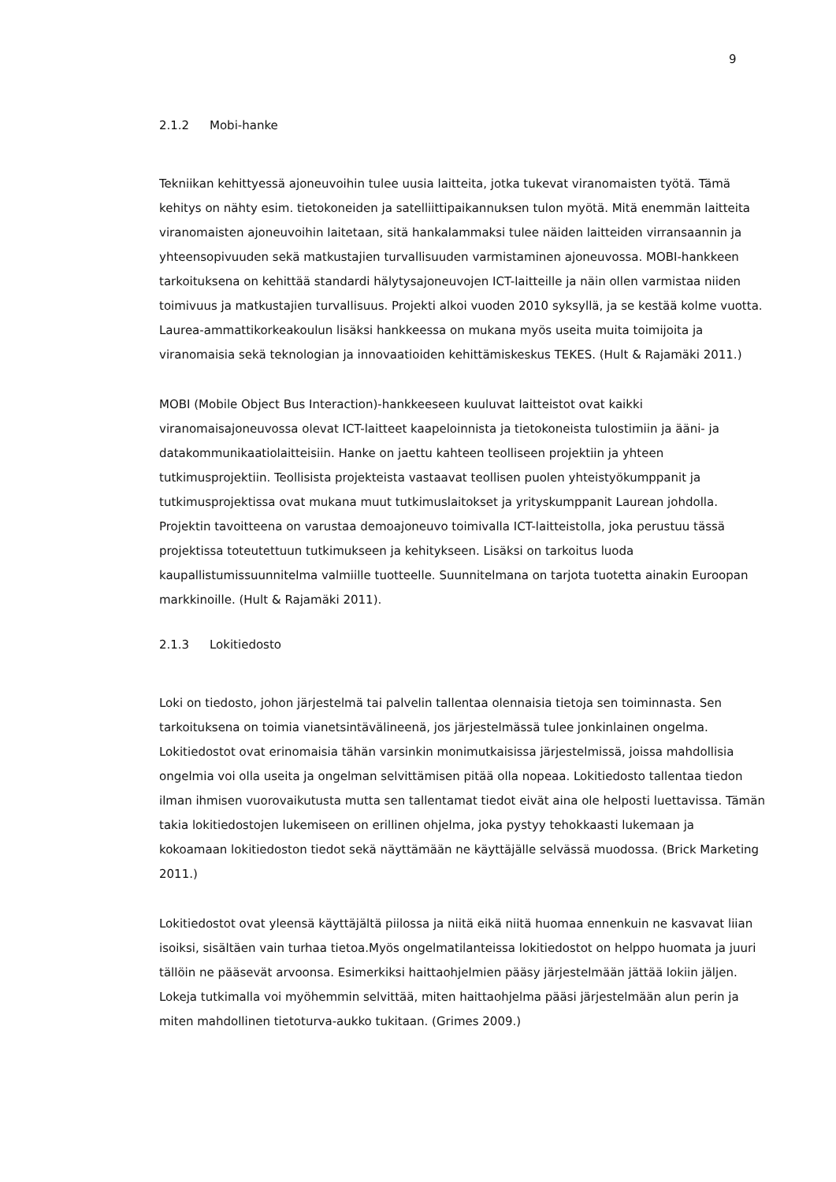9
2.1.2 Mobi-hanke
Tekniikan kehittyessä ajoneuvoihin tulee uusia laitteita, jotka tukevat viranomaisten työtä. Tämä kehitys on nähty esim. tietokoneiden ja satelliittipaikannuksen tulon myötä. Mitä enemmän laitteita viranomaisten ajoneuvoihin laitetaan, sitä hankalammaksi tulee näiden laitteiden virransaannin ja yhteensopivuuden sekä matkustajien turvallisuuden varmistaminen ajoneuvossa. MOBI-hankkeen tarkoituksena on kehittää standardi hälytysajoneuvojen ICT-laitteille ja näin ollen varmistaa niiden toimivuus ja matkustajien turvallisuus. Projekti alkoi vuoden 2010 syksyllä, ja se kestää kolme vuotta. Laurea-ammattikorkeakoulun lisäksi hankkeessa on mukana myös useita muita toimijoita ja viranomaisia sekä teknologian ja innovaatioiden kehittämiskeskus TEKES. (Hult & Rajamäki 2011.)
MOBI (Mobile Object Bus Interaction)-hankkeeseen kuuluvat laitteistot ovat kaikki viranomaisajoneuvossa olevat ICT-laitteet kaapeloinnista ja tietokoneista tulostimiin ja ääni- ja datakommunikaatiolaitteisiin. Hanke on jaettu kahteen teolliseen projektiin ja yhteen tutkimusprojektiin. Teollisista projekteista vastaavat teollisen puolen yhteistyökumppanit ja tutkimusprojektissa ovat mukana muut tutkimuslaitokset ja yrityskumppanit Laurean johdolla. Projektin tavoitteena on varustaa demoajoneuvo toimivalla ICT-laitteistolla, joka perustuu tässä projektissa toteutettuun tutkimukseen ja kehitykseen. Lisäksi on tarkoitus luoda kaupallistumissuunnitelma valmiille tuotteelle. Suunnitelmana on tarjota tuotetta ainakin Euroopan markkinoille. (Hult & Rajamäki 2011).
2.1.3 Lokitiedosto
Loki on tiedosto, johon järjestelmä tai palvelin tallentaa olennaisia tietoja sen toiminnasta. Sen tarkoituksena on toimia vianetsintävälineenä, jos järjestelmässä tulee jonkinlainen ongelma. Lokitiedostot ovat erinomaisia tähän varsinkin monimutkaisissa järjestelmissä, joissa mahdollisia ongelmia voi olla useita ja ongelman selvittämisen pitää olla nopeaa. Lokitiedosto tallentaa tiedon ilman ihmisen vuorovaikutusta mutta sen tallentamat tiedot eivät aina ole helposti luettavissa. Tämän takia lokitiedostojen lukemiseen on erillinen ohjelma, joka pystyy tehokkaasti lukemaan ja kokoamaan lokitiedoston tiedot sekä näyttämään ne käyttäjälle selvässä muodossa. (Brick Marketing 2011.)
Lokitiedostot ovat yleensä käyttäjältä piilossa ja niitä eikä niitä huomaa ennenkuin ne kasvavat liian isoiksi, sisältäen vain turhaa tietoa.Myös ongelmatilanteissa lokitiedostot on helppo huomata ja juuri tällöin ne pääsevät arvoonsa. Esimerkiksi haittaohjelmien pääsy järjestelmään jättää lokiin jäljen. Lokeja tutkimalla voi myöhemmin selvittää, miten haittaohjelma pääsi järjestelmään alun perin ja miten mahdollinen tietoturva-aukko tukitaan. (Grimes 2009.)